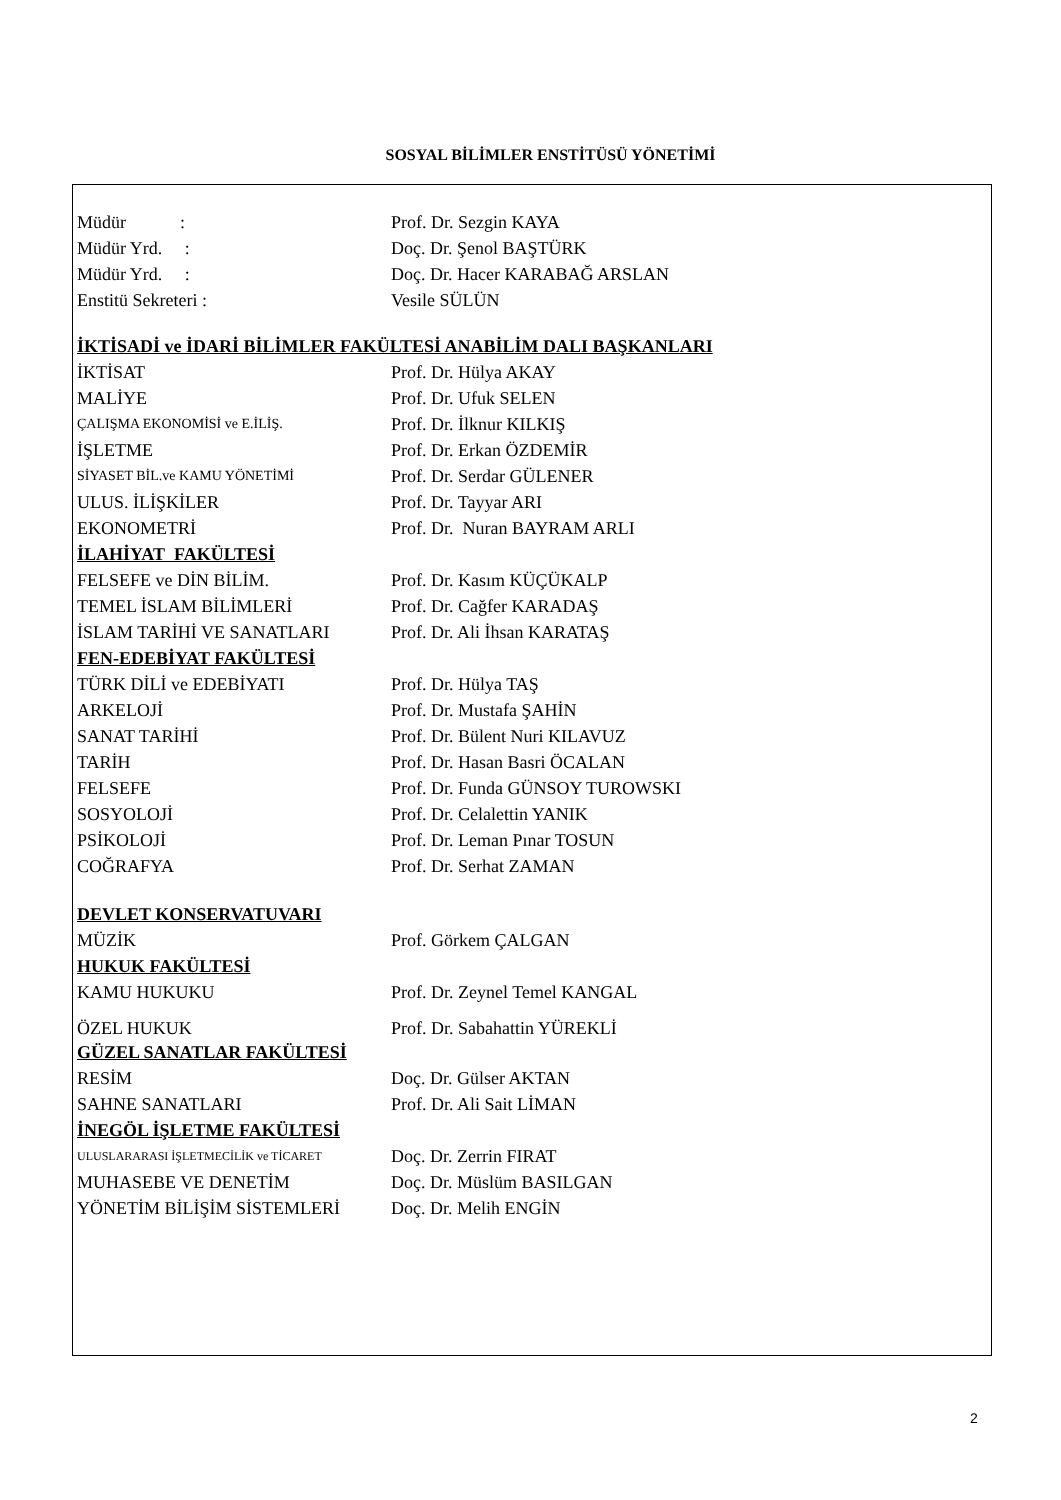SOSYAL BİLİMLER ENSTİTÜSÜ YÖNETİMİ
| Müdür : | Prof. Dr. Sezgin KAYA |
| Müdür Yrd. : | Doç. Dr. Şenol BAŞTÜRK |
| Müdür Yrd. : | Doç. Dr. Hacer KARABAĞ ARSLAN |
| Enstitü Sekreteri : | Vesile SÜLÜN |
| İKTİSADİ ve İDARİ BİLİMLER FAKÜLTESİ ANABİLİM DALI BAŞKANLARI | |
| İKTİSAT | Prof. Dr. Hülya AKAY |
| MALİYE | Prof. Dr. Ufuk SELEN |
| ÇALIŞMA EKONOMİSİ ve E.İLİŞ. | Prof. Dr. İlknur KILKIŞ |
| İŞLETME | Prof. Dr. Erkan ÖZDEMİR |
| SİYASET BİL.ve KAMU YÖNETİMİ | Prof. Dr. Serdar GÜLENER |
| ULUS. İLİŞKİLER | Prof. Dr. Tayyar ARI |
| EKONOMETRİ | Prof. Dr. Nuran BAYRAM ARLI |
| İLAHİYAT FAKÜLTESİ | |
| FELSEFE ve DİN BİLİM. | Prof. Dr. Kasım KÜÇÜKALP |
| TEMEL İSLAM BİLİMLERİ | Prof. Dr. Cağfer KARADAŞ |
| İSLAM TARİHİ VE SANATLARI | Prof. Dr. Ali İhsan KARATAŞ |
| FEN-EDEBİYAT FAKÜLTESİ | |
| TÜRK DİLİ ve EDEBİYATI | Prof. Dr. Hülya TAŞ |
| ARKELOJİ | Prof. Dr. Mustafa ŞAHİN |
| SANAT TARİHİ | Prof. Dr. Bülent Nuri KILAVUZ |
| TARİH | Prof. Dr. Hasan Basri ÖCALAN |
| FELSEFE | Prof. Dr. Funda GÜNSOY TUROWSKI |
| SOSYOLOJİ | Prof. Dr. Celalettin YANIK |
| PSİKOLOJİ | Prof. Dr. Leman Pınar TOSUN |
| COĞRAFYA | Prof. Dr. Serhat ZAMAN |
| DEVLET KONSERVATUVARI | |
| MÜZİK | Prof. Görkem ÇALGAN |
| HUKUK FAKÜLTESİ | |
| KAMU HUKUKU | Prof. Dr. Zeynel Temel KANGAL |
| ÖZEL HUKUK | Prof. Dr. Sabahattin YÜREKLİ |
| GÜZEL SANATLAR FAKÜLTESİ | |
| RESİM | Doç. Dr. Gülser AKTAN |
| SAHNE SANATLARI | Prof. Dr. Ali Sait LİMAN |
| İNEGÖL İŞLETME FAKÜLTESİ | |
| ULUSLARARASI İŞLETMECİLİK ve TİCARET | Doç. Dr. Zerrin FIRAT |
| MUHASEBE VE DENETİM | Doç. Dr. Müslüm BASILGAN |
| YÖNETİM BİLİŞİM SİSTEMLERİ | Doç. Dr. Melih ENGİN |
2